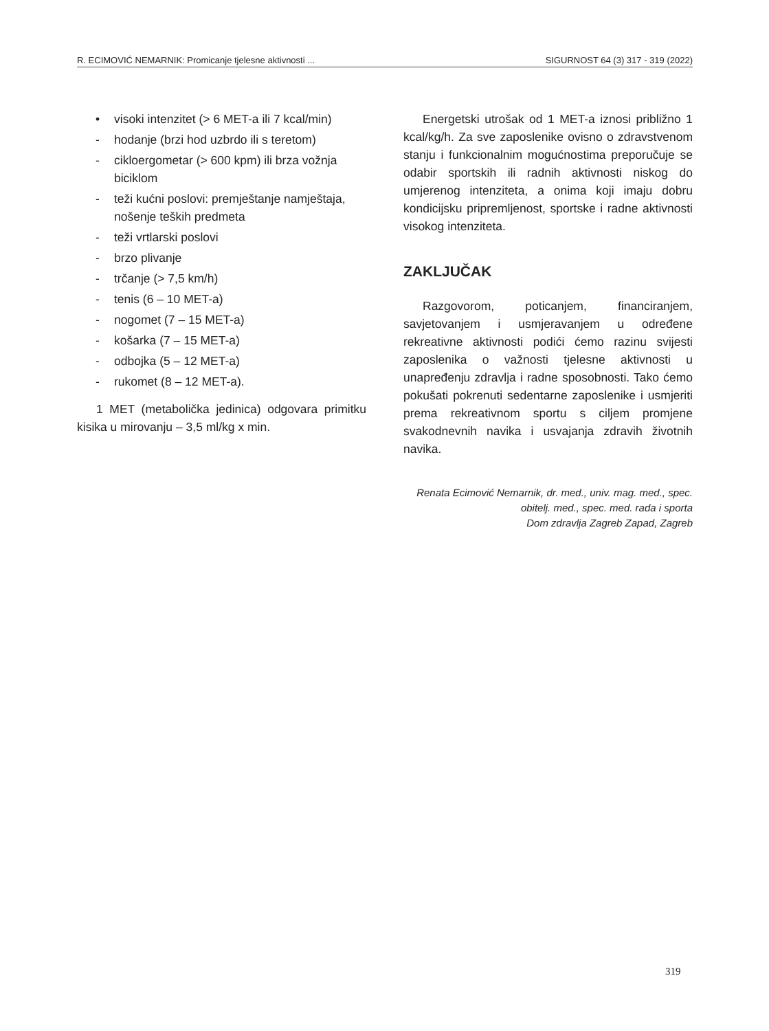R. ECIMOVIĆ NEMARNIK: Promicanje tjelesne aktivnosti ... SIGURNOST 64 (3) 317 - 319 (2022)
• visoki intenzitet (> 6 MET-a ili 7 kcal/min)
- hodanje (brzi hod uzbrdo ili s teretom)
- cikloergometar (> 600 kpm) ili brza vožnja biciklom
- teži kućni poslovi: premještanje namještaja, nošenje teških predmeta
- teži vrtlarski poslovi
- brzo plivanje
- trčanje (> 7,5 km/h)
- tenis (6 – 10 MET-a)
- nogomet (7 – 15 MET-a)
- košarka (7 – 15 MET-a)
- odbojka (5 – 12 MET-a)
- rukomet (8 – 12 MET-a).
1 MET (metabolička jedinica) odgovara primitku kisika u mirovanju – 3,5 ml/kg x min.
Energetski utrošak od 1 MET-a iznosi približno 1 kcal/kg/h. Za sve zaposlenike ovisno o zdravstvenom stanju i funkcionalnim mogućnostima preporučuje se odabir sportskih ili radnih aktivnosti niskog do umjerenog intenziteta, a onima koji imaju dobru kondicijsku pripremljenost, sportske i radne aktivnosti visokog intenziteta.
ZAKLJUČAK
Razgovorom, poticanjem, financiranjem, savjetovanjem i usmjeravanjem u određene rekreativne aktivnosti podići ćemo razinu svijesti zaposlenika o važnosti tjelesne aktivnosti u unapređenju zdravlja i radne sposobnosti. Tako ćemo pokušati pokrenuti sedentarne zaposlenike i usmjeriti prema rekreativnom sportu s ciljem promjene svakodnevnih navika i usvajanja zdravih životnih navika.
Renata Ecimović Nemarnik, dr. med., univ. mag. med., spec. obitelj. med., spec. med. rada i sporta
Dom zdravlja Zagreb Zapad, Zagreb
319